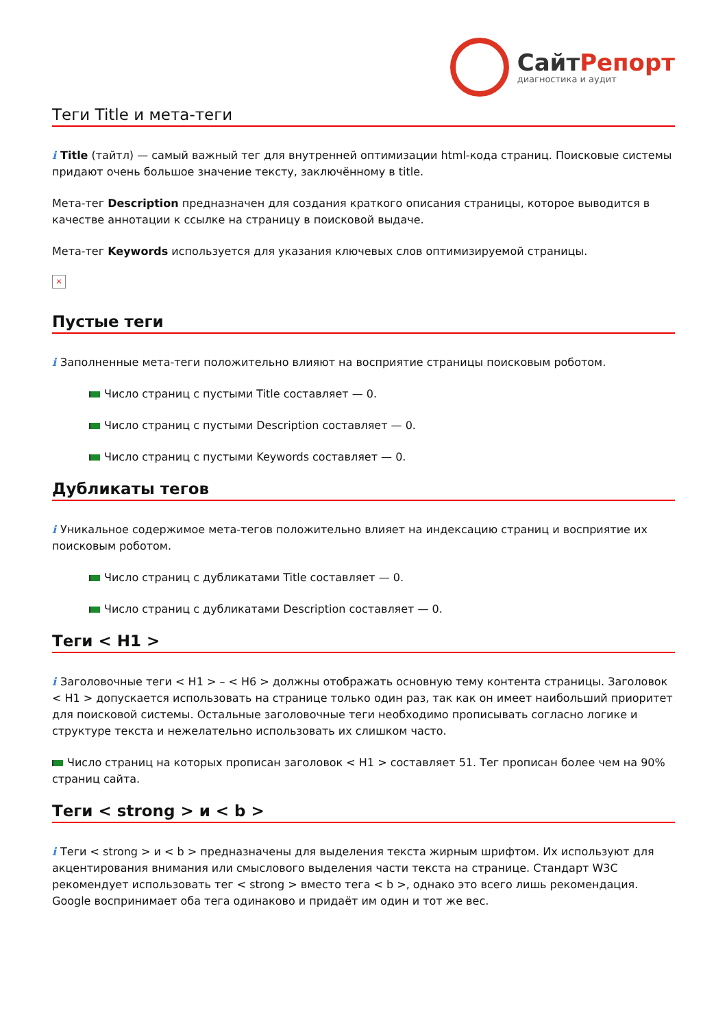СайтРепорт
диагностика и аудит
Теги Title и мета-теги
i Title (тайтл) — самый важный тег для внутренней оптимизации html-кода страниц. Поисковые системы придают очень большое значение тексту, заключённому в title.
Мета-тег Description предназначен для создания краткого описания страницы, которое выводится в качестве аннотации к ссылке на страницу в поисковой выдаче.
Мета-тег Keywords используется для указания ключевых слов оптимизируемой страницы.
×
Пустые теги
i Заполненные мета-теги положительно влияют на восприятие страницы поисковым роботом.
Число страниц с пустыми Title составляет — 0.
Число страниц с пустыми Description составляет — 0.
Число страниц с пустыми Keywords составляет — 0.
Дубликаты тегов
i Уникальное содержимое мета-тегов положительно влияет на индексацию страниц и восприятие их поисковым роботом.
Число страниц с дубликатами Title составляет — 0.
Число страниц с дубликатами Description составляет — 0.
Теги < H1 >
i Заголовочные теги < H1 > – < H6 > должны отображать основную тему контента страницы. Заголовок < H1 > допускается использовать на странице только один раз, так как он имеет наибольший приоритет для поисковой системы. Остальные заголовочные теги необходимо прописывать согласно логике и структуре текста и нежелательно использовать их слишком часто.
Число страниц на которых прописан заголовок < H1 > составляет 51. Тег прописан более чем на 90% страниц сайта.
Теги < strong > и < b >
i Теги < strong > и < b > предназначены для выделения текста жирным шрифтом. Их используют для акцентирования внимания или смыслового выделения части текста на странице. Стандарт W3C рекомендует использовать тег < strong > вместо тега < b >, однако это всего лишь рекомендация. Google воспринимает оба тега одинаково и придаёт им один и тот же вес.